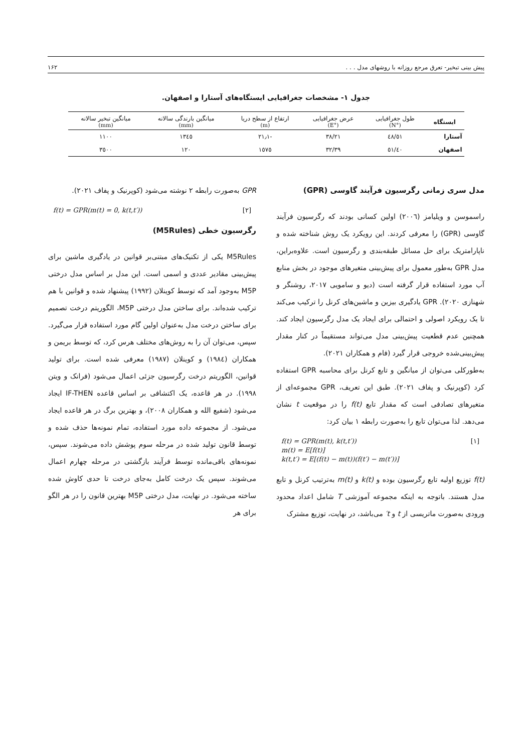پیش بینی تبخیر- تعرق مرجع روزانه با روشهای مدل . . . ۱۶۲
جدول ۱- مشخصات جغرافیایی ایستگاه‌های آستارا و اصفهان.
| ایستگاه | طول جغرافیایی (°N) | عرض جغرافیایی (°E) | ارتفاع از سطح دریا (m) | میانگین بارندگی سالانه (mm) | میانگین تبخیر سالانه (mm) |
| --- | --- | --- | --- | --- | --- |
| آستارا | ٤٨/٥١ | ٣٨/٢١ | -٢١٫١ | ١٣٤٥ | ١١٠٠ |
| اصفهان | ٥١/٤٠ | ٣٢/٣٩ | ١٥٧٥ | ١٢٠ | ٣٥٠٠ |
مدل سری زمانی رگرسیون فرآیند گاوسی (GPR)
راسموسن و ویلیامز (٢٠٠٦) اولین کسانی بودند که رگرسیون فرآیند گاوسی (GPR) را معرفی کردند. این رویکرد یک روش شناخته شده و ناپارامتریک برای حل مسائل طبقه‌بندی و رگرسیون است. علاوه‌براین، مدل GPR به‌طور معمول برای پیش‌بینی متغیرهای موجود در بخش منابع آب مورد استفاده قرار گرفته است (دیو و سامویی ٢٠١٧، روشنگر و شهنازی ٢٠٢٠). GPR یادگیری بیزین و ماشین‌های کرنل را ترکیب می‌کند تا یک رویکرد اصولی و احتمالی برای ایجاد یک مدل رگرسیون ایجاد کند. همچنین عدم قطعیت پیش‌بینی مدل می‌تواند مستقیماً در کنار مقدار پیش‌بینی‌شده خروجی قرار گیرد (فام و همکاران ٢٠٢١).
به‌طورکلی می‌توان از میانگین و تابع کرنل برای محاسبه GPR استفاده کرد (کوپرنیک و پفاف ٢٠٢١). طبق این تعریف، GPR مجموعه‌ای از متغیرهای تصادفی است که مقدار تابع f(t) را در موقعیت t نشان می‌دهد. لذا می‌توان تابع را به‌صورت رابطه ١ بیان کرد:
f(t) = GPR(m(t), k(t,t′))
m(t) = E[f(t)]
k(t,t′) = E[(f(t) − m(t))(f(t′) − m(t′))] [١]
f(t) توزیع اولیه تابع رگرسیون بوده و k(t) و m(t) به‌ترتیب کرنل و تابع مدل هستند. باتوجه به اینکه مجموعه آموزشی T شامل اعداد محدود ورودی به‌صورت ماتریسی از t و t′ می‌باشد، در نهایت، توزیع مشترک
GPR به‌صورت رابطه ٢ نوشته می‌شود (کوپرنیک و پفاف ٢٠٢١).
f(t) = GPR(m(t) = 0, k(t,t′)) [٢]
رگرسیون خطی (M5Rules)
M5Rules یکی از تکنیک‌های مبتنی‌بر قوانین در یادگیری ماشین برای پیش‌بینی مقادیر عددی و اسمی است. این مدل بر اساس مدل درختی M5P به‌وجود آمد که توسط کوینلان (١٩٩٢) پیشنهاد شده و قوانین با هم ترکیب شده‌اند. برای ساختن مدل درختی M5P، الگوریتم درخت تصمیم برای ساختن درخت مدل به‌عنوان اولین گام مورد استفاده قرار می‌گیرد. سپس، می‌توان آن را به روش‌های مختلف هرس کرد، که توسط بریمن و همکاران (١٩٨٤) و کوینلان (١٩٨٧) معرفی شده است. برای تولید قوانین، الگوریتم درخت رگرسیون جزئی اعمال می‌شود (فرانک و ویتن ١٩٩٨). در هر قاعده، یک اکتشافی بر اساس قاعده IF-THEN ایجاد می‌شود (شفیع الله و همکاران ٢٠٠٨)، و بهترین برگ در هر قاعده ایجاد می‌شود. از مجموعه داده مورد استفاده، تمام نمونه‌ها حذف شده و توسط قانون تولید شده در مرحله سوم پوشش داده می‌شوند. سپس، نمونه‌های باقی‌مانده توسط فرآیند بازگشتی در مرحله چهارم اعمال می‌شوند. سپس یک درخت کامل به‌جای درخت تا حدی کاوش شده ساخته می‌شود. در نهایت، مدل درختی M5P بهترین قانون را در هر الگو برای هر